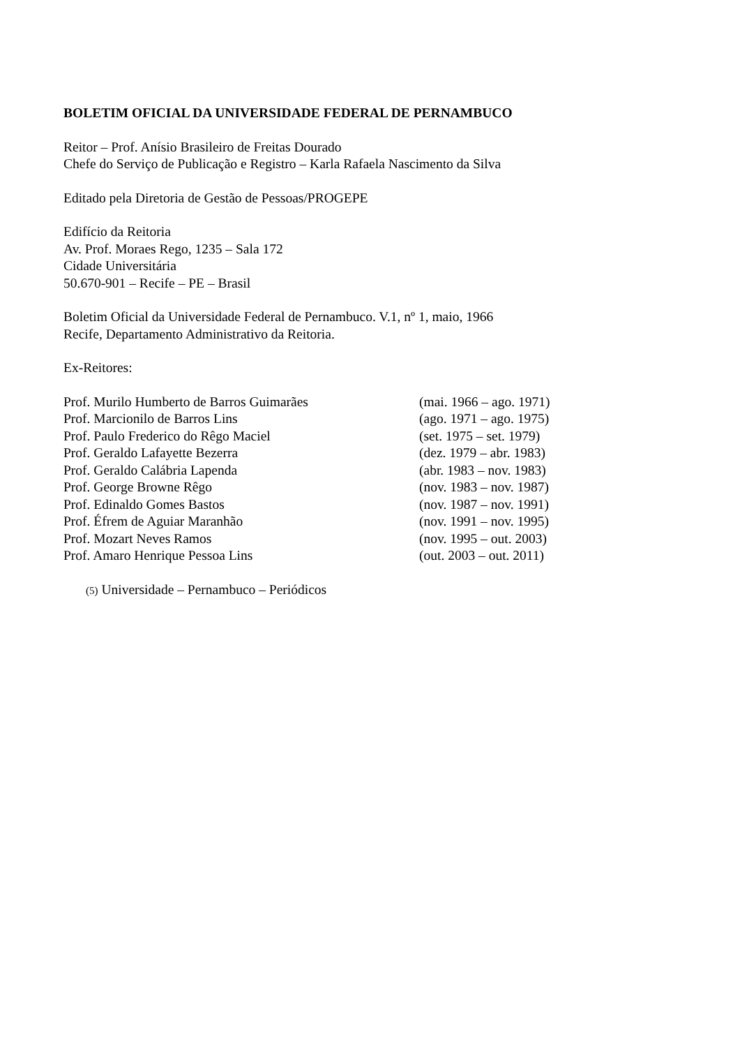BOLETIM OFICIAL DA UNIVERSIDADE FEDERAL DE PERNAMBUCO
Reitor – Prof. Anísio Brasileiro de Freitas Dourado
Chefe do Serviço de Publicação e Registro – Karla Rafaela Nascimento da Silva
Editado pela Diretoria de Gestão de Pessoas/PROGEPE
Edifício da Reitoria
Av. Prof. Moraes Rego, 1235 – Sala 172
Cidade Universitária
50.670-901 – Recife – PE – Brasil
Boletim Oficial da Universidade Federal de Pernambuco. V.1, nº 1, maio, 1966
Recife, Departamento Administrativo da Reitoria.
Ex-Reitores:
| Prof. Murilo Humberto de Barros Guimarães | (mai. 1966 – ago. 1971) |
| Prof. Marcionilo de Barros Lins | (ago. 1971 – ago. 1975) |
| Prof. Paulo Frederico do Rêgo Maciel | (set. 1975 – set. 1979) |
| Prof. Geraldo Lafayette Bezerra | (dez. 1979 – abr. 1983) |
| Prof. Geraldo Calábria Lapenda | (abr. 1983 – nov. 1983) |
| Prof. George Browne Rêgo | (nov. 1983 – nov. 1987) |
| Prof. Edinaldo Gomes Bastos | (nov. 1987 – nov. 1991) |
| Prof. Éfrem de Aguiar Maranhão | (nov. 1991 – nov. 1995) |
| Prof. Mozart Neves Ramos | (nov. 1995 – out. 2003) |
| Prof. Amaro Henrique Pessoa Lins | (out. 2003 – out. 2011) |
(5) Universidade – Pernambuco – Periódicos